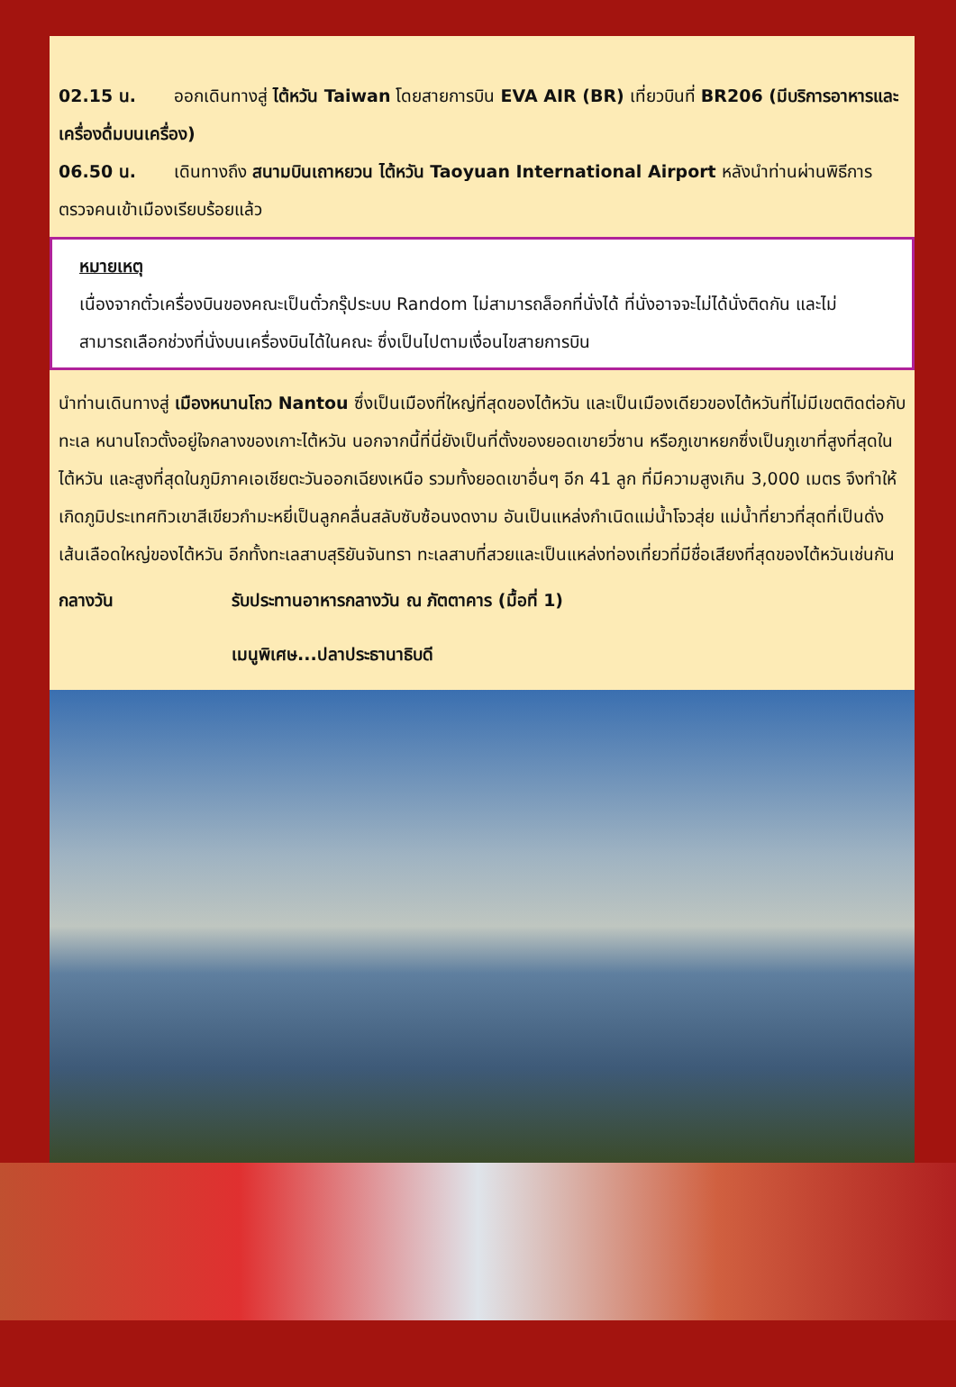02.15 น. ออกเดินทางสู่ ไต้หวัน Taiwan โดยสายการบิน EVA AIR (BR) เที่ยวบินที่ BR206 (มีบริการอาหารและเครื่องดื่มบนเครื่อง)
06.50 น. เดินทางถึง สนามบินเถาหยวน ไต้หวัน Taoyuan International Airport หลังนำท่านผ่านพิธีการตรวจคนเข้าเมืองเรียบร้อยแล้ว
หมายเหตุ
เนื่องจากตั๋วเครื่องบินของคณะเป็นตั๋วกรุ๊ประบบ Random ไม่สามารถล็อกที่นั่งได้ ที่นั่งอาจจะไม่ได้นั่งติดกัน และไม่สามารถเลือกช่วงที่นั่งบนเครื่องบินได้ในคณะ ซึ่งเป็นไปตามเงื่อนไขสายการบิน
นำท่านเดินทางสู่ เมืองหนานโถว Nantou ซึ่งเป็นเมืองที่ใหญ่ที่สุดของไต้หวัน และเป็นเมืองเดียวของไต้หวันที่ไม่มีเขตติดต่อกับทะเล หนานโถวตั้งอยู่ใจกลางของเกาะไต้หวัน นอกจากนี้ที่นี่ยังเป็นที่ตั้งของยอดเขายวี่ซาน หรือภูเขาหยกซึ่งเป็นภูเขาที่สูงที่สุดในไต้หวัน และสูงที่สุดในภูมิภาคเอเชียตะวันออกเฉียงเหนือ รวมทั้งยอดเขาอื่นๆ อีก 41 ลูก ที่มีความสูงเกิน 3,000 เมตร จึงทำให้เกิดภูมิประเทศทิวเขาสีเขียวกำมะหยี่เป็นลูกคลื่นสลับซับซ้อนงดงาม อันเป็นแหล่งกำเนิดแม่น้ำโจวสุ่ย แม่น้ำที่ยาวที่สุดที่เป็นดั่งเส้นเลือดใหญ่ของไต้หวัน อีกทั้งทะเลสาบสุริยันจันทรา ทะเลสาบที่สวยและเป็นแหล่งท่องเที่ยวที่มีชื่อเสียงที่สุดของไต้หวันเช่นกัน
กลางวัน รับประทานอาหารกลางวัน ณ ภัตตาคาร (มื้อที่ 1)
เมนูพิเศษ...ปลาประธานาธิบดี